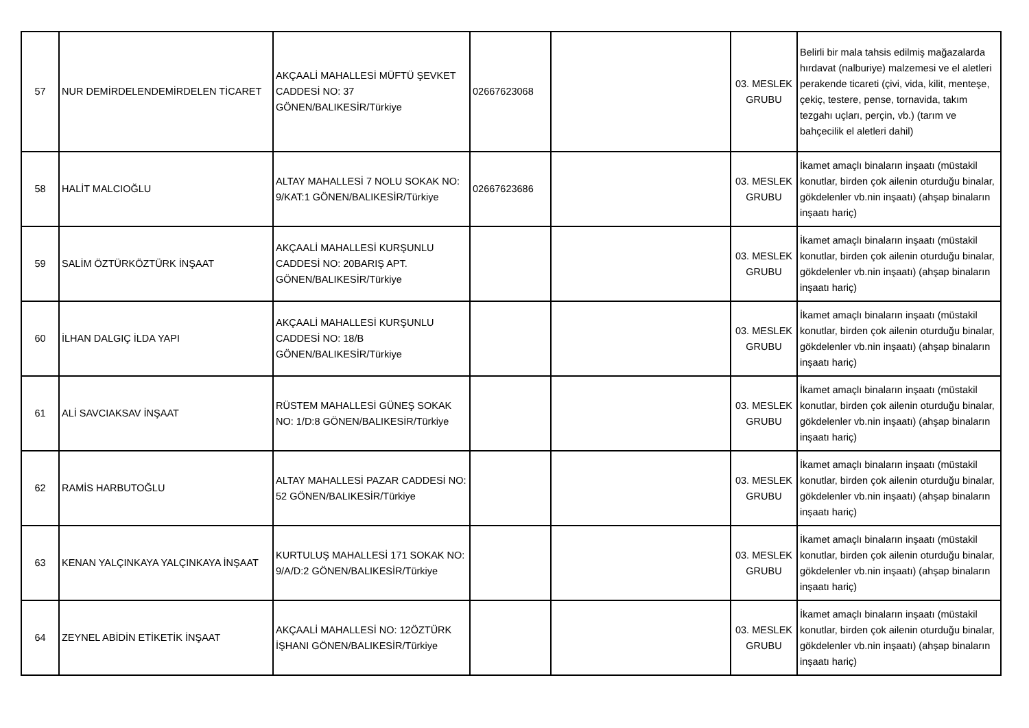| 57 | NUR DEMİRDELENDEMİRDELEN TİCARET | AKÇAALİ MAHALLESİ MÜFTÜ ŞEVKET CADDESİ NO: 37 GÖNEN/BALIKESİR/Türkiye | 02667623068 | | 03. MESLEK GRUBU | Belirli bir mala tahsis edilmiş mağazalarda hırdavat (nalburiye) malzemesi ve el aletleri perakende ticareti (çivi, vida, kilit, menteşe, çekiç, testere, pense, tornavida, takım tezgahı uçları, perçin, vb.) (tarım ve bahçecilik el aletleri dahil) |
| 58 | HALİT MALCIOĞLU | ALTAY MAHALLESİ 7 NOLU SOKAK NO: 9/KAT:1 GÖNEN/BALIKESİR/Türkiye | 02667623686 | | 03. MESLEK GRUBU | İkamet amaçlı binaların inşaatı (müstakil konutlar, birden çok ailenin oturduğu binalar, gökdelenler vb.nin inşaatı) (ahşap binaların inşaatı hariç) |
| 59 | SALİM ÖZTÜRKÖZTÜRK İNŞAAT | AKÇAALİ MAHALLESİ KURŞUNLU CADDESİ NO: 20BARIŞ APT. GÖNEN/BALIKESİR/Türkiye | | | 03. MESLEK GRUBU | İkamet amaçlı binaların inşaatı (müstakil konutlar, birden çok ailenin oturduğu binalar, gökdelenler vb.nin inşaatı) (ahşap binaların inşaatı hariç) |
| 60 | İLHAN DALGIÇ İLDA YAPI | AKÇAALİ MAHALLESİ KURŞUNLU CADDESİ NO: 18/B GÖNEN/BALIKESİR/Türkiye | | | 03. MESLEK GRUBU | İkamet amaçlı binaların inşaatı (müstakil konutlar, birden çok ailenin oturduğu binalar, gökdelenler vb.nin inşaatı) (ahşap binaların inşaatı hariç) |
| 61 | ALİ SAVCIAKSAV İNŞAAT | RÜSTEM MAHALLESİ GÜNEŞ SOKAK NO: 1/D:8 GÖNEN/BALIKESİR/Türkiye | | | 03. MESLEK GRUBU | İkamet amaçlı binaların inşaatı (müstakil konutlar, birden çok ailenin oturduğu binalar, gökdelenler vb.nin inşaatı) (ahşap binaların inşaatı hariç) |
| 62 | RAMİS HARBUTOĞLU | ALTAY MAHALLESİ PAZAR CADDESİ NO: 52 GÖNEN/BALIKESİR/Türkiye | | | 03. MESLEK GRUBU | İkamet amaçlı binaların inşaatı (müstakil konutlar, birden çok ailenin oturduğu binalar, gökdelenler vb.nin inşaatı) (ahşap binaların inşaatı hariç) |
| 63 | KENAN YALÇINKAYA YALÇINKAYA İNŞAAT | KURTULUŞ MAHALLESİ 171 SOKAK NO: 9/A/D:2 GÖNEN/BALIKESİR/Türkiye | | | 03. MESLEK GRUBU | İkamet amaçlı binaların inşaatı (müstakil konutlar, birden çok ailenin oturduğu binalar, gökdelenler vb.nin inşaatı) (ahşap binaların inşaatı hariç) |
| 64 | ZEYNEL ABİDİN ETİKETİK İNŞAAT | AKÇAALİ MAHALLESİ NO: 12ÖZTÜRK İŞHANI GÖNEN/BALIKESİR/Türkiye | | | 03. MESLEK GRUBU | İkamet amaçlı binaların inşaatı (müstakil konutlar, birden çok ailenin oturduğu binalar, gökdelenler vb.nin inşaatı) (ahşap binaların inşaatı hariç) |